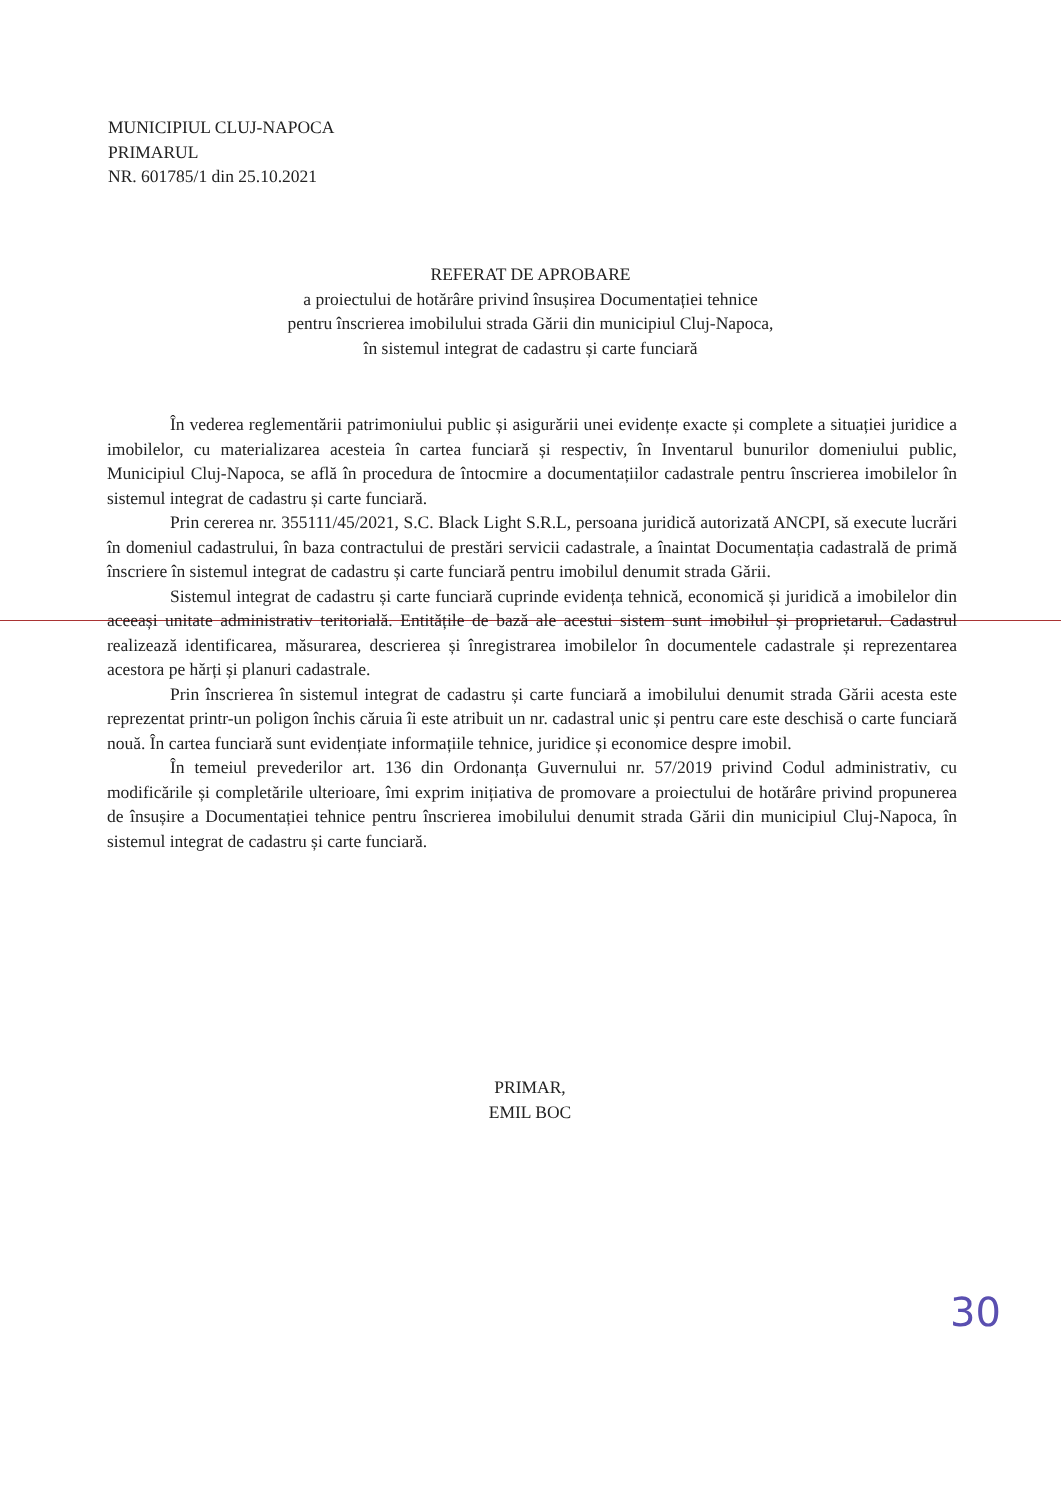MUNICIPIUL CLUJ-NAPOCA
PRIMARUL
NR. 601785/1 din 25.10.2021
REFERAT DE APROBARE
a proiectului de hotărâre privind însușirea Documentației tehnice
pentru înscrierea imobilului strada Gării din municipiul Cluj-Napoca,
în sistemul integrat de cadastru și carte funciară
În vederea reglementării patrimoniului public și asigurării unei evidențe exacte și complete a situației juridice a imobilelor, cu materializarea acesteia în cartea funciară și respectiv, în Inventarul bunurilor domeniului public, Municipiul Cluj-Napoca, se află în procedura de întocmire a documentațiilor cadastrale pentru înscrierea imobilelor în sistemul integrat de cadastru și carte funciară.
Prin cererea nr. 355111/45/2021, S.C. Black Light S.R.L, persoana juridică autorizată ANCPI, să execute lucrări în domeniul cadastrului, în baza contractului de prestări servicii cadastrale, a înaintat Documentația cadastrală de primă înscriere în sistemul integrat de cadastru și carte funciară pentru imobilul denumit strada Gării.
Sistemul integrat de cadastru și carte funciară cuprinde evidența tehnică, economică și juridică a imobilelor din aceeași unitate administrativ teritorială. Entitățile de bază ale acestui sistem sunt imobilul și proprietarul. Cadastrul realizează identificarea, măsurarea, descrierea și înregistrarea imobilelor în documentele cadastrale și reprezentarea acestora pe hărți și planuri cadastrale.
Prin înscrierea în sistemul integrat de cadastru și carte funciară a imobilului denumit strada Gării acesta este reprezentat printr-un poligon închis căruia îi este atribuit un nr. cadastral unic și pentru care este deschisă o carte funciară nouă. În cartea funciară sunt evidențiate informațiile tehnice, juridice și economice despre imobil.
În temeiul prevederilor art. 136 din Ordonanța Guvernului nr. 57/2019 privind Codul administrativ, cu modificările și completările ulterioare, îmi exprim inițiativa de promovare a proiectului de hotărâre privind propunerea de însușire a Documentației tehnice pentru înscrierea imobilului denumit strada Gării din municipiul Cluj-Napoca, în sistemul integrat de cadastru și carte funciară.
PRIMAR,
EMIL BOC
30